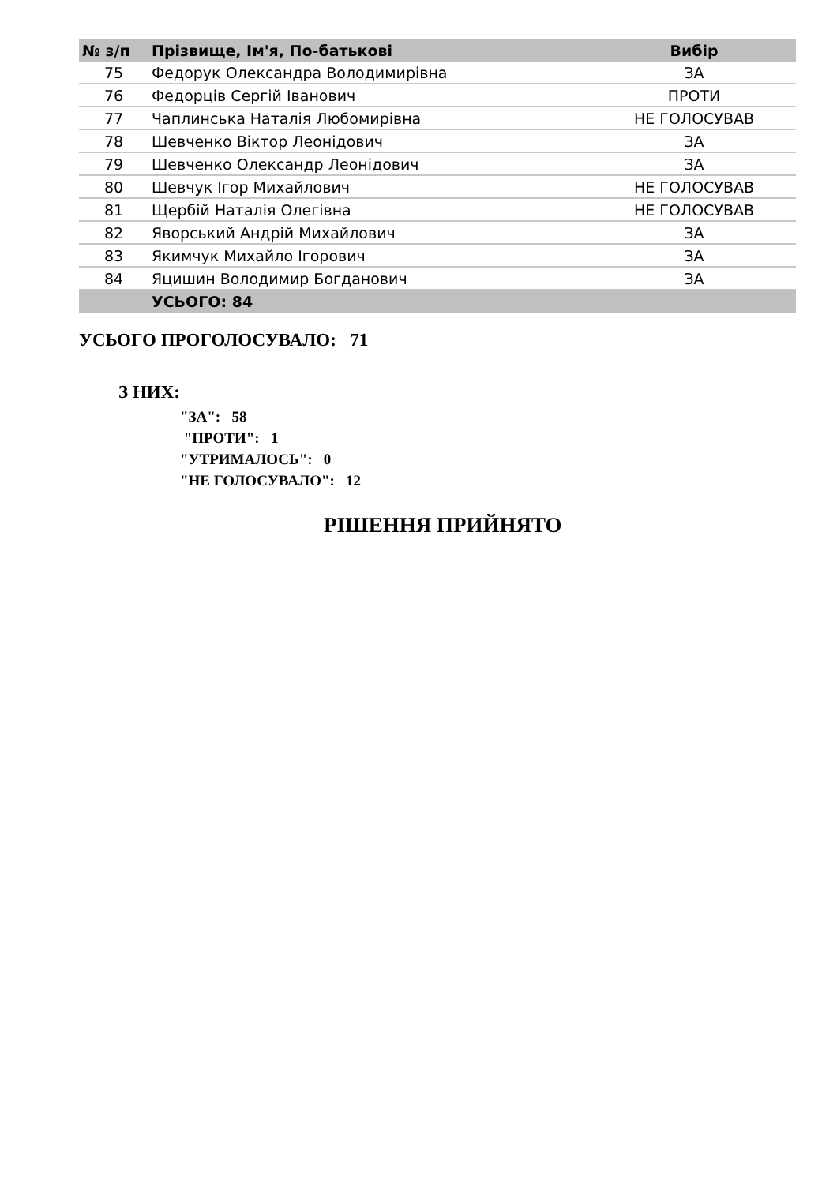| № з/п | Прізвище, Ім'я, По-батькові | Вибір |
| --- | --- | --- |
| 75 | Федорук Олександра Володимирівна | ЗА |
| 76 | Федорців Сергій Іванович | ПРОТИ |
| 77 | Чаплинська Наталія Любомирівна | НЕ ГОЛОСУВАВ |
| 78 | Шевченко Віктор Леонідович | ЗА |
| 79 | Шевченко Олександр Леонідович | ЗА |
| 80 | Шевчук Ігор Михайлович | НЕ ГОЛОСУВАВ |
| 81 | Щербій Наталія Олегівна | НЕ ГОЛОСУВАВ |
| 82 | Яворський Андрій Михайлович | ЗА |
| 83 | Якимчук Михайло Ігорович | ЗА |
| 84 | Яцишин Володимир Богданович | ЗА |
| | УСЬОГО: 84 | |
УСЬОГО ПРОГОЛОСУВАЛО: 71
З НИХ:
"ЗА": 58
"ПРОТИ": 1
"УТРИМАЛОСЬ": 0
"НЕ ГОЛОСУВАЛО": 12
РІШЕННЯ ПРИЙНЯТО